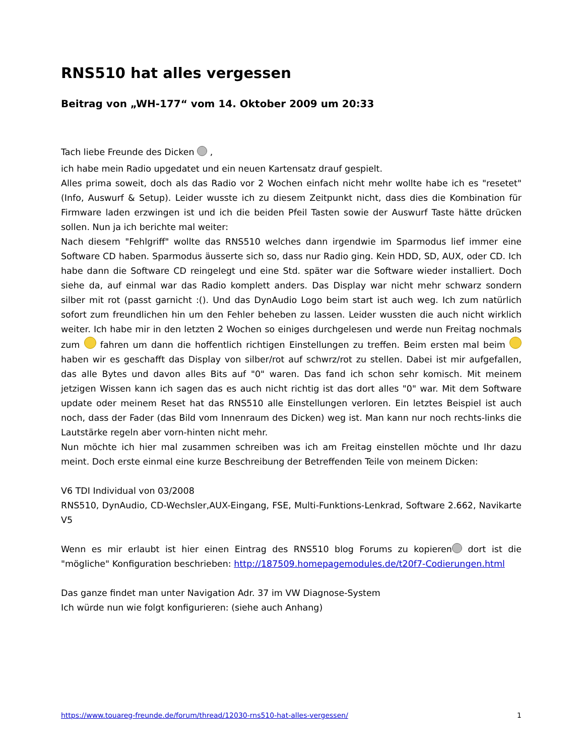RNS510 hat alles vergessen
Beitrag von „WH-177“ vom 14. Oktober 2009 um 20:33
Tach liebe Freunde des Dicken ,
ich habe mein Radio upgedatet und ein neuen Kartensatz drauf gespielt.
Alles prima soweit, doch als das Radio vor 2 Wochen einfach nicht mehr wollte habe ich es "resetet" (Info, Auswurf & Setup). Leider wusste ich zu diesem Zeitpunkt nicht, dass dies die Kombination für Firmware laden erzwingen ist und ich die beiden Pfeil Tasten sowie der Auswurf Taste hätte drücken sollen. Nun ja ich berichte mal weiter:
Nach diesem "Fehlgriff" wollte das RNS510 welches dann irgendwie im Sparmodus lief immer eine Software CD haben. Sparmodus äusserte sich so, dass nur Radio ging. Kein HDD, SD, AUX, oder CD. Ich habe dann die Software CD reingelegt und eine Std. später war die Software wieder installiert. Doch siehe da, auf einmal war das Radio komplett anders. Das Display war nicht mehr schwarz sondern silber mit rot (passt garnicht :(). Und das DynAudio Logo beim start ist auch weg. Ich zum natürlich sofort zum freundlichen hin um den Fehler beheben zu lassen. Leider wussten die auch nicht wirklich weiter. Ich habe mir in den letzten 2 Wochen so einiges durchgelesen und werde nun Freitag nochmals zum fahren um dann die hoffentlich richtigen Einstellungen zu treffen. Beim ersten mal beim haben wir es geschafft das Display von silber/rot auf schwrz/rot zu stellen. Dabei ist mir aufgefallen, das alle Bytes und davon alles Bits auf "0" waren. Das fand ich schon sehr komisch. Mit meinem jetzigen Wissen kann ich sagen das es auch nicht richtig ist das dort alles "0" war. Mit dem Software update oder meinem Reset hat das RNS510 alle Einstellungen verloren. Ein letztes Beispiel ist auch noch, dass der Fader (das Bild vom Innenraum des Dicken) weg ist. Man kann nur noch rechts-links die Lautstärke regeln aber vorn-hinten nicht mehr.
Nun möchte ich hier mal zusammen schreiben was ich am Freitag einstellen möchte und Ihr dazu meint. Doch erste einmal eine kurze Beschreibung der Betreffenden Teile von meinem Dicken:
V6 TDI Individual von 03/2008
RNS510, DynAudio, CD-Wechsler,AUX-Eingang, FSE, Multi-Funktions-Lenkrad, Software 2.662, Navikarte V5
Wenn es mir erlaubt ist hier einen Eintrag des RNS510 blog Forums zu kopieren dort ist die "mögliche" Konfiguration beschrieben: http://187509.homepagemodules.de/t20f7-Codierungen.html
Das ganze findet man unter Navigation Adr. 37 im VW Diagnose-System
Ich würde nun wie folgt konfigurieren: (siehe auch Anhang)
https://www.touareg-freunde.de/forum/thread/12030-rns510-hat-alles-vergessen/ 1